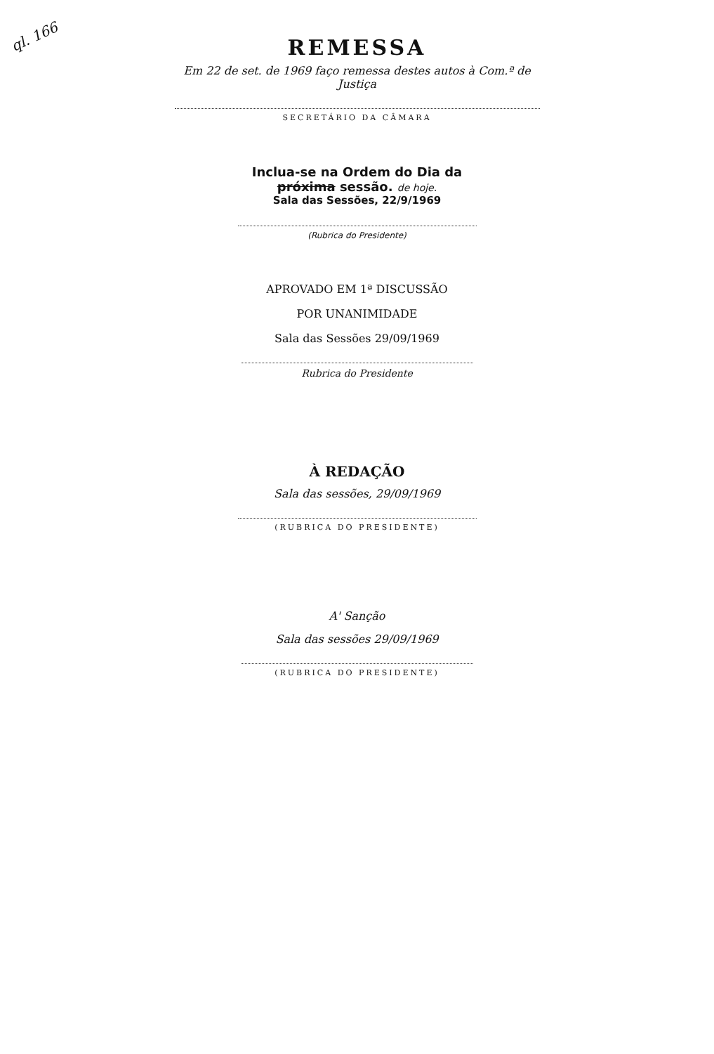ql. 166
REMESSA
Em 22 de set. de 1969 faço remessa destes autos à Com.ª de Justiça
SECRETÁRIO DA CÂMARA
Inclua-se na Ordem do Dia da próxima sessão. de hoje.
Sala das Sessões, 22/9/1969
(Rubrica do Presidente)
APROVADO EM 1ª DISCUSSÃO
POR UNANIMIDADE
Sala das Sessões 29/09/1969
Rubrica do Presidente
À REDAÇÃO
Sala das sessões, 29/09/1969
(RUBRICA DO PRESIDENTE)
A' Sanção
Sala das sessões 29/09/1969
(RUBRICA DO PRESIDENTE)